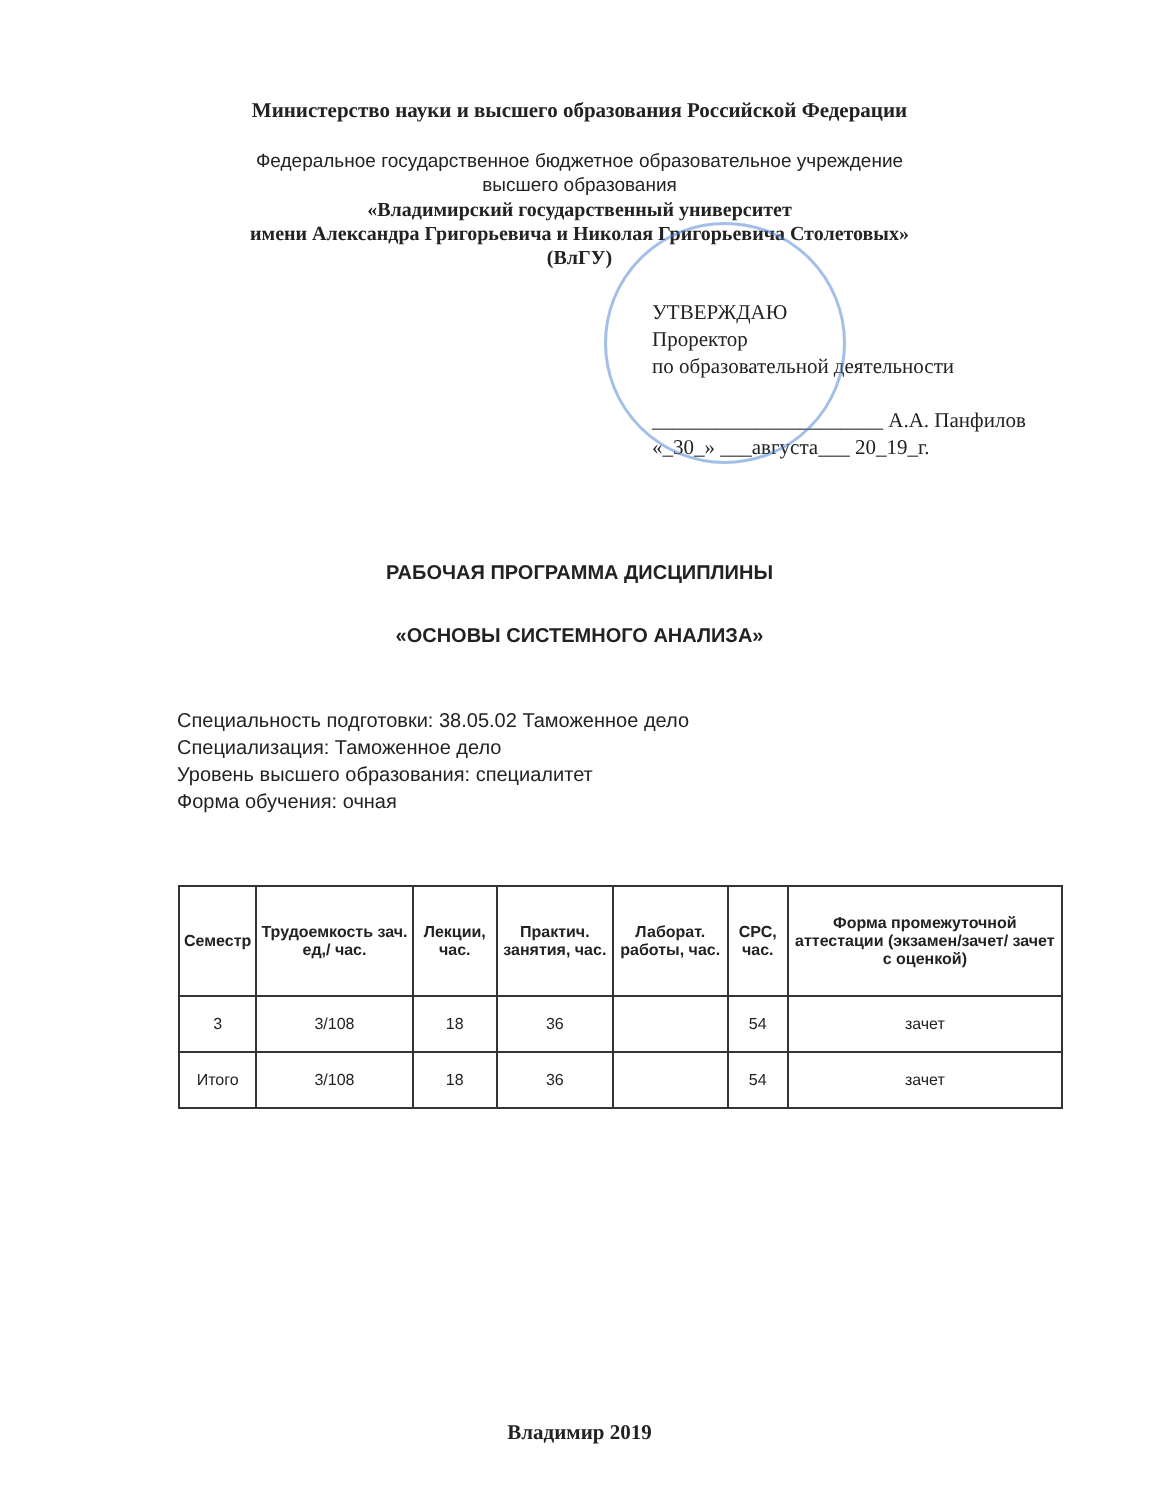Министерство науки и высшего образования Российской Федерации
Федеральное государственное бюджетное образовательное учреждение
высшего образования
«Владимирский государственный университет
имени Александра Григорьевича и Николая Григорьевича Столетовых»
(ВлГУ)
УТВЕРЖДАЮ
Проректор
по образовательной деятельности
______________________ А.А. Панфилов
«_30_» ___августа___ 20_19_г.
РАБОЧАЯ ПРОГРАММА ДИСЦИПЛИНЫ
«ОСНОВЫ СИСТЕМНОГО АНАЛИЗА»
Специальность подготовки: 38.05.02 Таможенное дело
Специализация: Таможенное дело
Уровень высшего образования: специалитет
Форма обучения: очная
| Семестр | Трудоемкость зач. ед,/ час. | Лекции, час. | Практич. занятия, час. | Лаборат. работы, час. | СРС, час. | Форма промежуточной аттестации (экзамен/зачет/ зачет с оценкой) |
| --- | --- | --- | --- | --- | --- | --- |
| 3 | 3/108 | 18 | 36 | | 54 | зачет |
| Итого | 3/108 | 18 | 36 | | 54 | зачет |
Владимир 2019